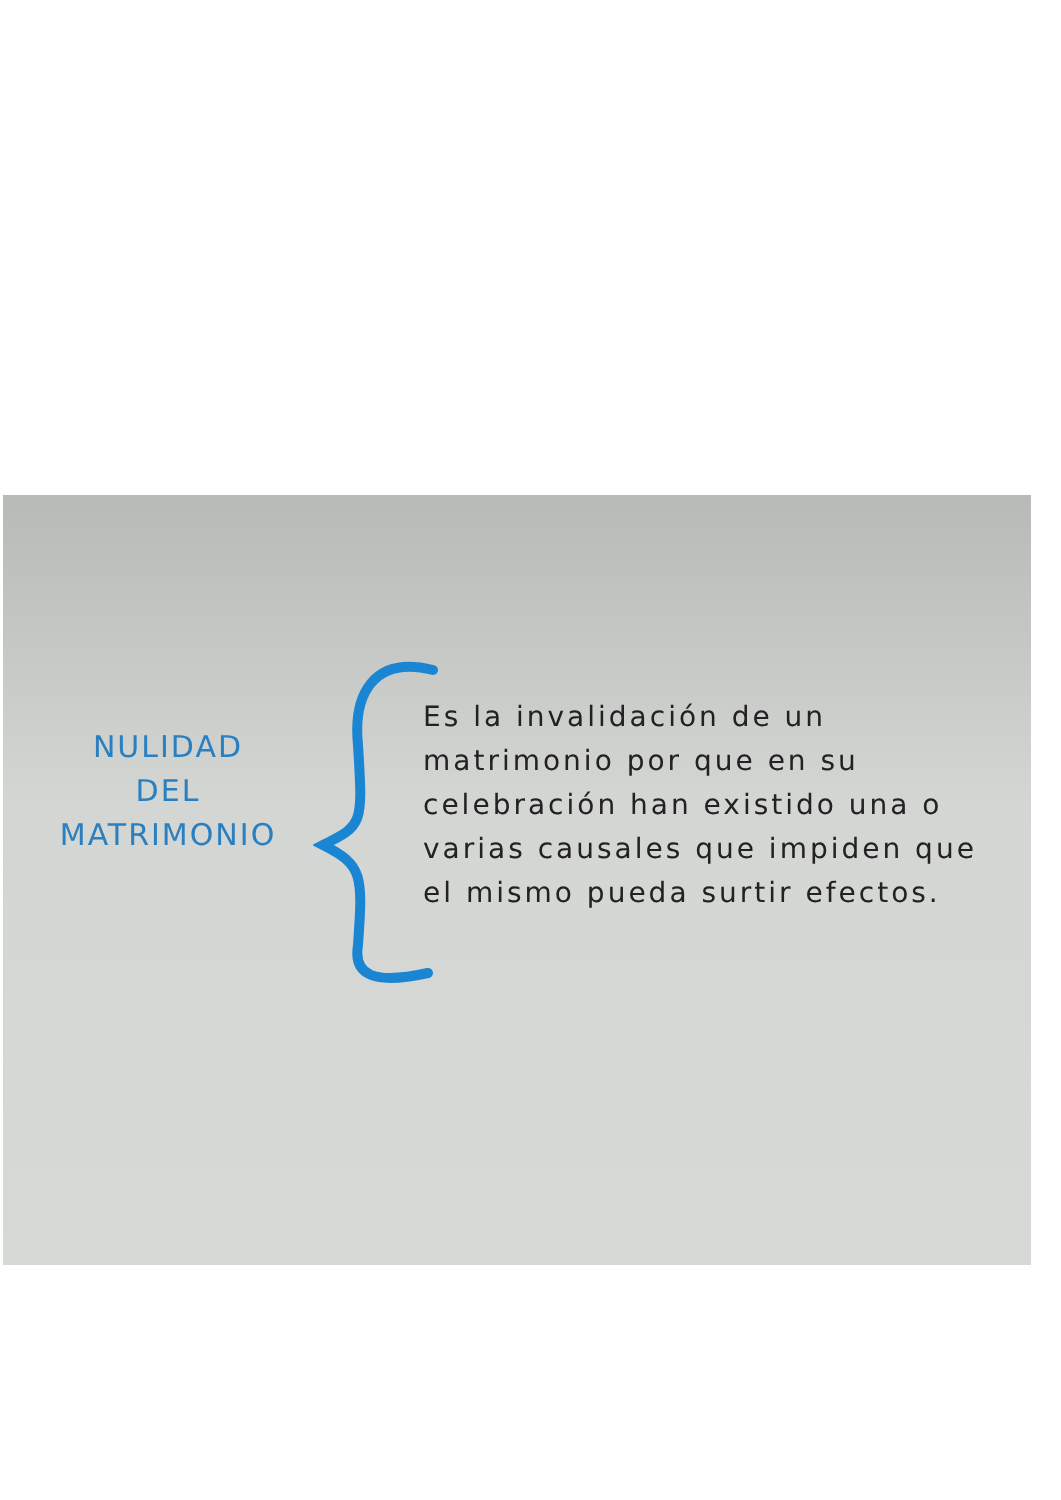NULIDAD
DEL
MATRIMONIO
Es la invalidación de un matrimonio por que en su celebración han existido una o varias causales que impiden que el mismo pueda surtir efectos.